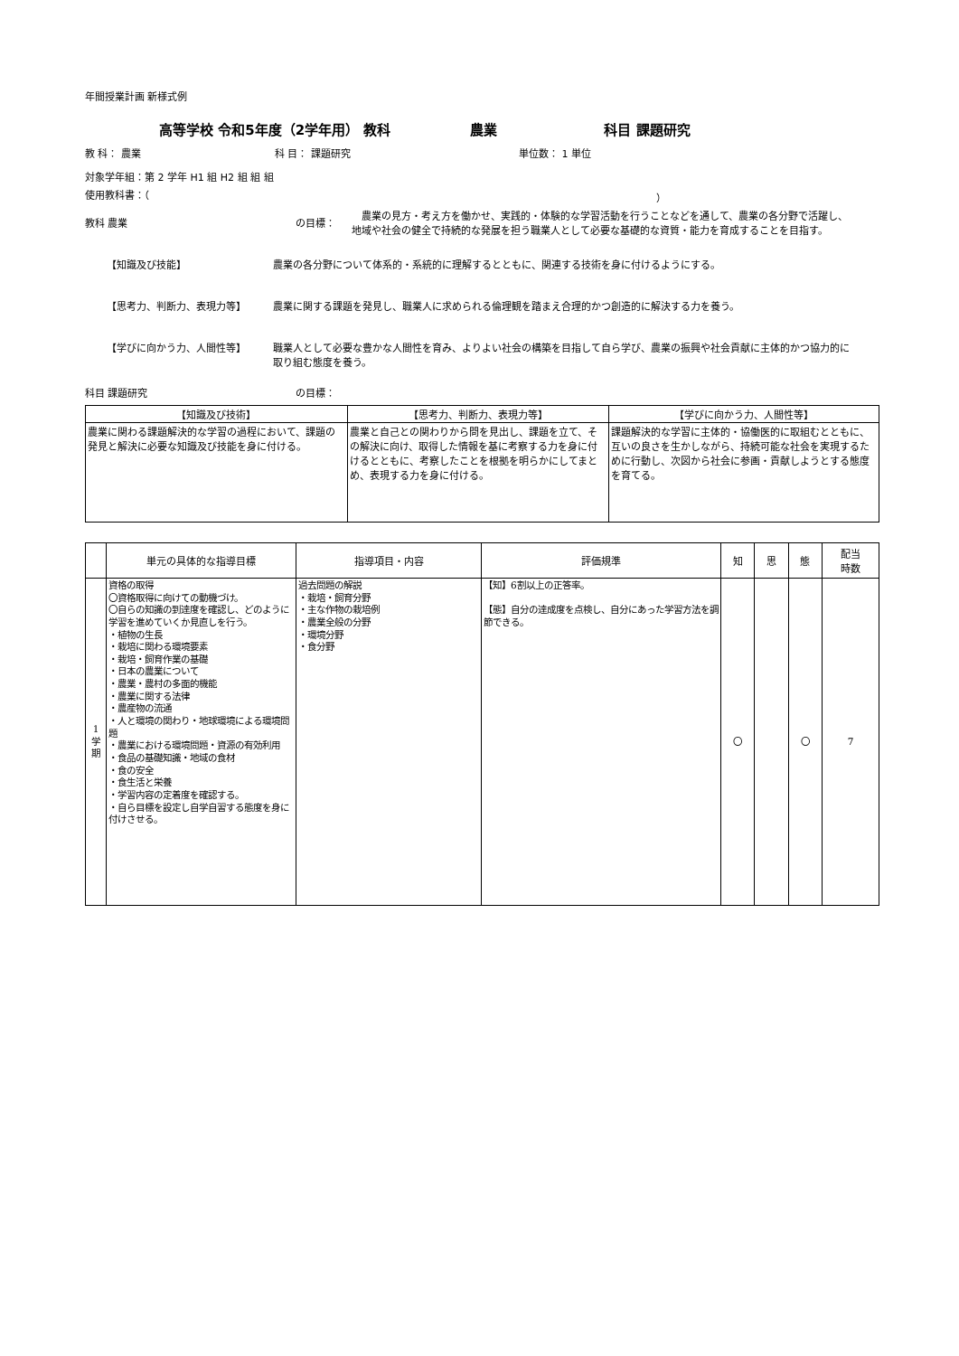年間授業計画 新様式例
高等学校 令和5年度（2学年用） 教科 農業 科目 課題研究
教 科： 農業 科 目： 課題研究 単位数： 1 単位
対象学年組：第 2 学年 H1 組 H2 組 組 組
使用教科書：（ ）
教科 農業 の目標：　農業の見方・考え方を働かせ、実践的・体験的な学習活動を行うことなどを通して、農業の各分野で活躍し、地域や社会の健全で持続的な発展を担う職業人として必要な基礎的な資質・能力を育成することを目指す。
【知識及び技能】 農業の各分野について体系的・系統的に理解するとともに、関連する技術を身に付けるようにする。
【思考力、判断力、表現力等】 農業に関する課題を発見し、職業人に求められる倫理観を踏まえ合理的かつ創造的に解決する力を養う。
【学びに向かう力、人間性等】 職業人として必要な豊かな人間性を育み、よりよい社会の構築を目指して自ら学び、農業の振興や社会貢献に主体的かつ協力的に取り組む態度を養う。
科目 課題研究 の目標：
| 【知識及び技術】 | 【思考力、判断力、表現力等】 | 【学びに向かう力、人間性等】 |
| 農業に関わる課題解決的な学習の過程において、課題の発見と解決に必要な知識及び技能を身に付ける。 | 農業と自己との関わりから問を見出し、課題を立て、その解決に向け、取得した情報を基に考察する力を身に付けるとともに、考察したことを根拠を明らかにしてまとめ、表現する力を身に付ける。 | 課題解決的な学習に主体的・協働医的に取組むとともに、互いの良さを生かしながら、持続可能な社会を実現するために行動し、次図から社会に参画・貢献しようとする態度を育てる。 |
| | 単元の具体的な指導目標 | 指導項目・内容 | 評価規準 | 知 | 思 | 態 | 配当 時数 |
| --- | --- | --- | --- | --- | --- | --- | --- |
| 1 学 期 | 資格の取得 〇資格取得に向けての動機づけ。 〇自らの知識の到達度を確認し、どのように学習を進めていくか見直しを行う。 ・植物の生長 ・栽培に関わる環境要素 ・栽培・飼育作業の基礎 ・日本の農業について ・農業・農村の多面的機能 ・農業に関する法律 ・農産物の流通 ・人と環境の関わり・地球環境による環境問題 ・農業における環境問題・資源の有効利用 ・食品の基礎知識・地域の食材 ・食の安全 ・食生活と栄養 ・学習内容の定着度を確認する。 ・自ら目標を設定し自学自習する態度を身に付けさせる。 | 過去問題の解説 ・栽培・飼育分野 ・主な作物の栽培例 ・農業全般の分野 ・環境分野 ・食分野 | 【知】6割以上の正答率。 【態】自分の達成度を点検し、自分にあった学習方法を調節できる。 | 〇 | | 〇 | 7 |